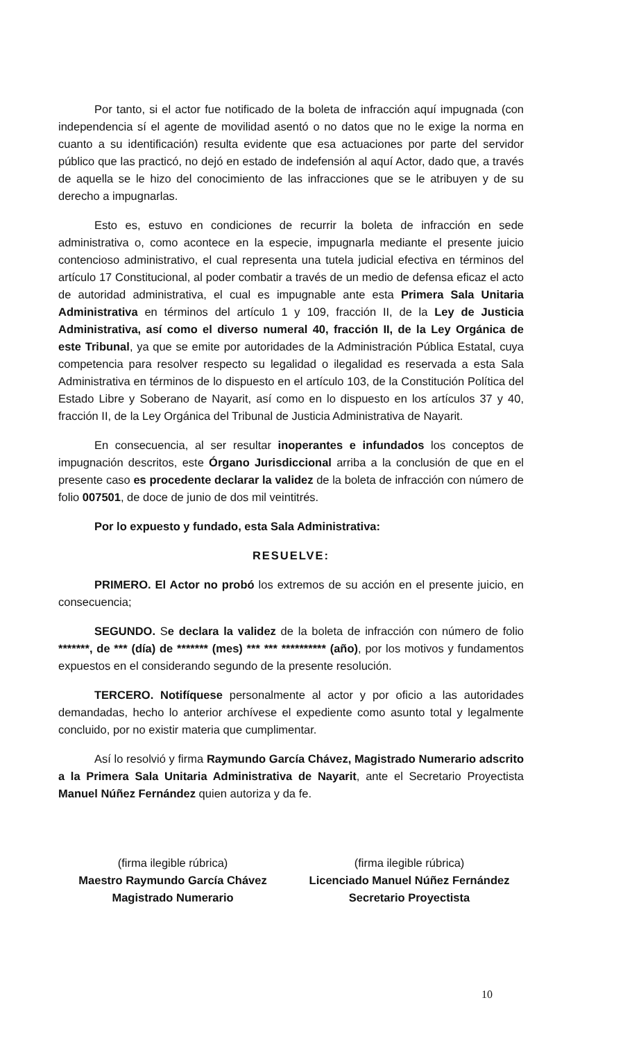Por tanto, si el actor fue notificado de la boleta de infracción aquí impugnada (con independencia sí el agente de movilidad asentó o no datos que no le exige la norma en cuanto a su identificación) resulta evidente que esa actuaciones por parte del servidor público que las practicó, no dejó en estado de indefensión al aquí Actor, dado que, a través de aquella se le hizo del conocimiento de las infracciones que se le atribuyen y de su derecho a impugnarlas.
Esto es, estuvo en condiciones de recurrir la boleta de infracción en sede administrativa o, como acontece en la especie, impugnarla mediante el presente juicio contencioso administrativo, el cual representa una tutela judicial efectiva en términos del artículo 17 Constitucional, al poder combatir a través de un medio de defensa eficaz el acto de autoridad administrativa, el cual es impugnable ante esta Primera Sala Unitaria Administrativa en términos del artículo 1 y 109, fracción II, de la Ley de Justicia Administrativa, así como el diverso numeral 40, fracción II, de la Ley Orgánica de este Tribunal, ya que se emite por autoridades de la Administración Pública Estatal, cuya competencia para resolver respecto su legalidad o ilegalidad es reservada a esta Sala Administrativa en términos de lo dispuesto en el artículo 103, de la Constitución Política del Estado Libre y Soberano de Nayarit, así como en lo dispuesto en los artículos 37 y 40, fracción II, de la Ley Orgánica del Tribunal de Justicia Administrativa de Nayarit.
En consecuencia, al ser resultar inoperantes e infundados los conceptos de impugnación descritos, este Órgano Jurisdiccional arriba a la conclusión de que en el presente caso es procedente declarar la validez de la boleta de infracción con número de folio 007501, de doce de junio de dos mil veintitrés.
Por lo expuesto y fundado, esta Sala Administrativa:
RESUELVE:
PRIMERO. El Actor no probó los extremos de su acción en el presente juicio, en consecuencia;
SEGUNDO. Se declara la validez de la boleta de infracción con número de folio *******, de *** (día) de ******* (mes) *** *** ********** (año), por los motivos y fundamentos expuestos en el considerando segundo de la presente resolución.
TERCERO. Notifíquese personalmente al actor y por oficio a las autoridades demandadas, hecho lo anterior archívese el expediente como asunto total y legalmente concluido, por no existir materia que cumplimentar.
Así lo resolvió y firma Raymundo García Chávez, Magistrado Numerario adscrito a la Primera Sala Unitaria Administrativa de Nayarit, ante el Secretario Proyectista Manuel Núñez Fernández quien autoriza y da fe.
(firma ilegible rúbrica)
Maestro Raymundo García Chávez
Magistrado Numerario
(firma ilegible rúbrica)
Licenciado Manuel Núñez Fernández
Secretario Proyectista
10